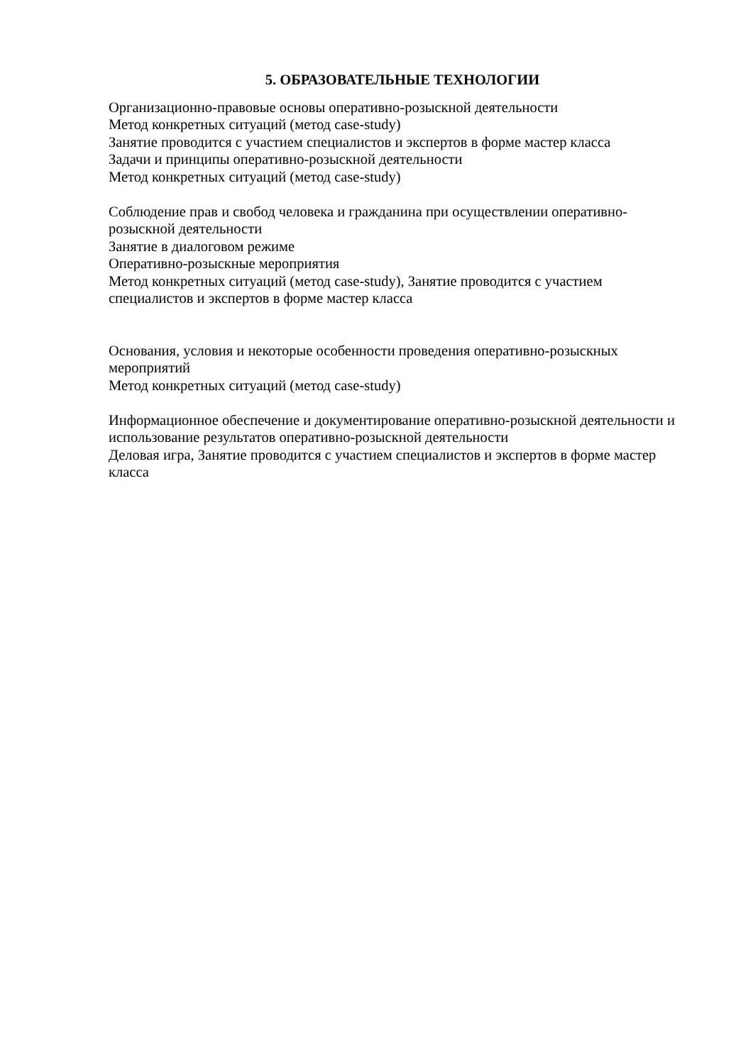5. ОБРАЗОВАТЕЛЬНЫЕ ТЕХНОЛОГИИ
Организационно-правовые основы оперативно-розыскной деятельности
Метод конкретных ситуаций (метод case-study)
Занятие проводится с участием специалистов и экспертов в форме мастер класса
Задачи и принципы оперативно-розыскной деятельности
Метод конкретных ситуаций (метод case-study)
Соблюдение прав и свобод человека и гражданина при осуществлении оперативно-розыскной деятельности
Занятие в диалоговом режиме
Оперативно-розыскные мероприятия
Метод конкретных ситуаций (метод case-study), Занятие проводится с участием специалистов и экспертов в форме мастер класса
Основания, условия и некоторые особенности проведения оперативно-розыскных мероприятий
Метод конкретных ситуаций (метод case-study)
Информационное обеспечение и документирование оперативно-розыскной деятельности и использование результатов оперативно-розыскной деятельности
Деловая игра, Занятие проводится с участием специалистов и экспертов в форме мастер класса